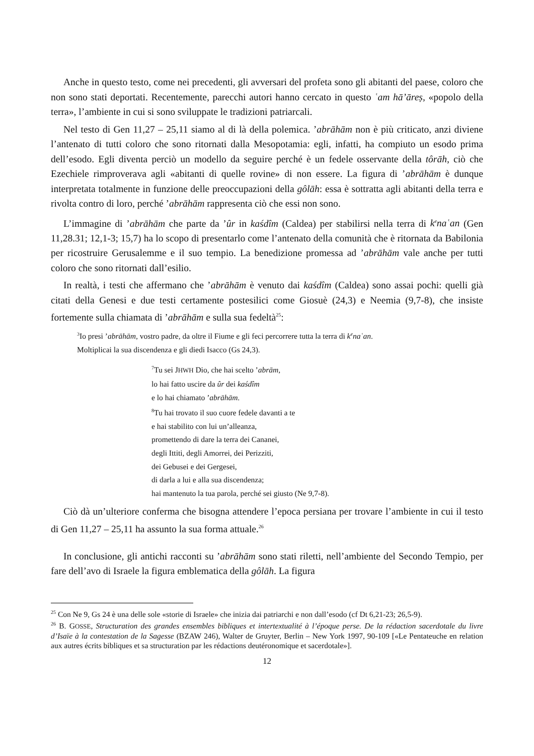Anche in questo testo, come nei precedenti, gli avversari del profeta sono gli abitanti del paese, coloro che non sono stati deportati. Recentemente, parecchi autori hanno cercato in questo ʿam hā’āreṣ, «popolo della terra», l’ambiente in cui si sono sviluppate le tradizioni patriarcali.
Nel testo di Gen 11,27 – 25,11 siamo al di là della polemica. ’abrāhām non è più criticato, anzi diviene l’antenato di tutti coloro che sono ritornati dalla Mesopotamia: egli, infatti, ha compiuto un esodo prima dell’esodo. Egli diventa perciò un modello da seguire perché è un fedele osservante della tôrāh, ciò che Ezechiele rimproverava agli «abitanti di quelle rovine» di non essere. La figura di ’abrāhām è dunque interpretata totalmente in funzione delle preoccupazioni della gôlāh: essa è sottratta agli abitanti della terra e rivolta contro di loro, perché ’abrāhām rappresenta ciò che essi non sono.
L’immagine di ’abrāhām che parte da ’ûr in kaśdîm (Caldea) per stabilirsi nella terra di k<sup>e</sup>naʿan (Gen 11,28.31; 12,1-3; 15,7) ha lo scopo di presentarlo come l’antenato della comunità che è ritornata da Babilonia per ricostruire Gerusalemme e il suo tempio. La benedizione promessa ad ’abrāhām vale anche per tutti coloro che sono ritornati dall’esilio.
In realtà, i testi che affermano che ’abrāhām è venuto dai kaśdîm (Caldea) sono assai pochi: quelli già citati della Genesi e due testi certamente postesilici come Giosuè (24,3) e Neemia (9,7-8), che insiste fortemente sulla chiamata di ’abrāhām e sulla sua fedeltà<sup>25</sup>:
<sup>3</sup> Io presi ’abrāhām, vostro padre, da oltre il Fiume e gli feci percorrere tutta la terra di k<sup>e</sup>naʿan.
Moltiplicai la sua discendenza e gli diedi Isacco (Gs 24,3).
<sup>7</sup> Tu sei JHWH Dio, che hai scelto ’abrām,
lo hai fatto uscire da ûr dei kaśdîm
e lo hai chiamato ’abrāhām.
<sup>8</sup> Tu hai trovato il suo cuore fedele davanti a te
e hai stabilito con lui un’alleanza,
promettendo di dare la terra dei Cananei,
degli Ittiti, degli Amorrei, dei Perizziti,
dei Gebusei e dei Gergesei,
di darla a lui e alla sua discendenza;
hai mantenuto la tua parola, perché sei giusto (Ne 9,7-8).
Ciò dà un’ulteriore conferma che bisogna attendere l’epoca persiana per trovare l’ambiente in cui il testo di Gen 11,27 – 25,11 ha assunto la sua forma attuale.<sup>26</sup>
In conclusione, gli antichi racconti su ’abrāhām sono stati riletti, nell’ambiente del Secondo Tempio, per fare dell’avo di Israele la figura emblematica della gôlāh. La figura
<sup>25</sup> Con Ne 9, Gs 24 è una delle sole «storie di Israele» che inizia dai patriarchi e non dall’esodo (cf Dt 6,21-23; 26,5-9).
<sup>26</sup> B. GOSSE, Structuration des grandes ensembles bibliques et intertextualité à l’époque perse. De la rédaction sacerdotale du livre d’Isaïe à la contestation de la Sagesse (BZAW 246), Walter de Gruyter, Berlin – New York 1997, 90-109 [«Le Pentateuche en relation aux autres écrits bibliques et sa structuration par les rédactions deutéronomique et sacerdotale»].
12